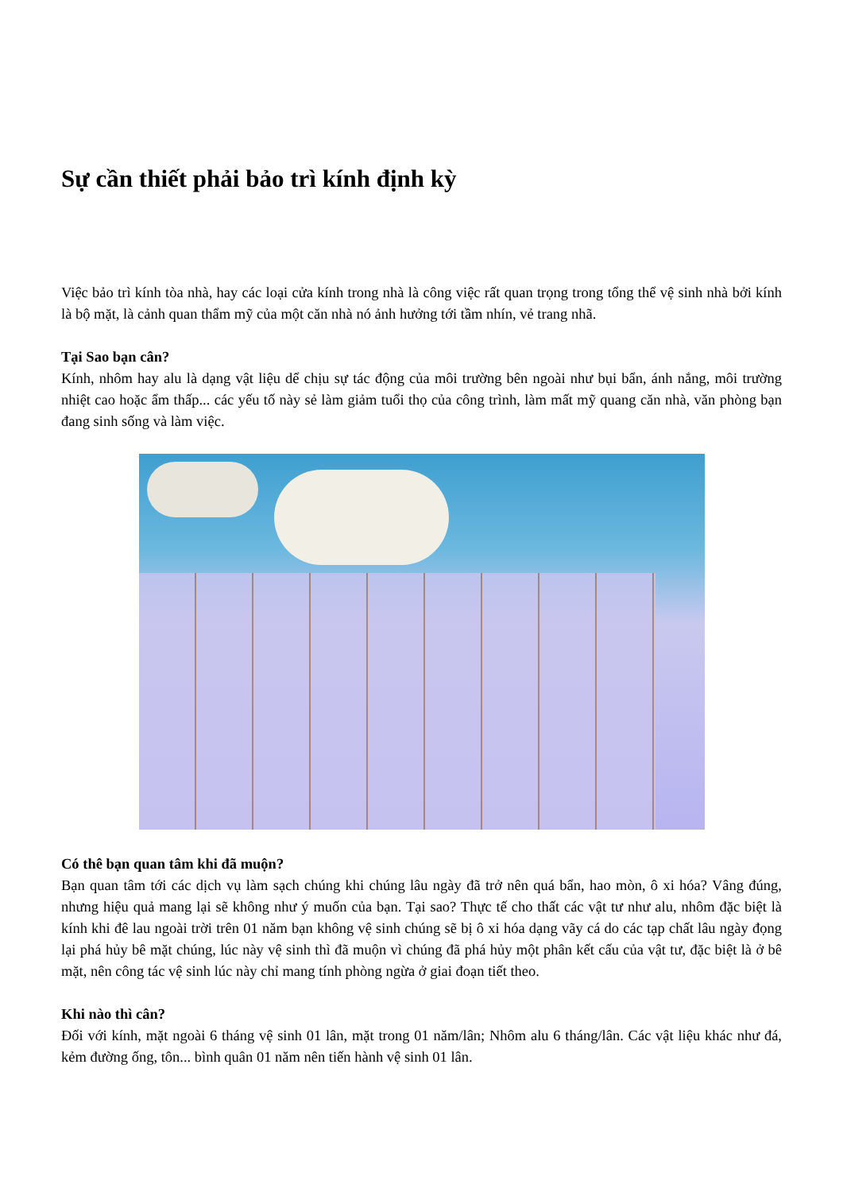Sự cần thiết phải bảo trì kính định kỳ
Việc bảo trì kính tòa nhà, hay các loại cửa kính trong nhà là công việc rất quan trọng trong tổng thể vệ sinh nhà bởi kính là bộ mặt, là cảnh quan thẩm mỹ của một căn nhà nó ảnh hưởng tới tầm nhín, vẻ trang nhã.
Tại Sao bạn cân?
Kính, nhôm hay alu là dạng vật liệu dể chịu sự tác động của môi trường bên ngoài như bụi bẩn, ánh nắng, môi trường nhiệt cao hoặc ẩm thấp... các yếu tố này sẻ làm giảm tuổi thọ của công trình, làm mất mỹ quang căn nhà, văn phòng bạn đang sinh sống và làm việc.
Có thê bạn quan tâm khi đã muộn?
Bạn quan tâm tới các dịch vụ làm sạch chúng khi chúng lâu ngày đã trở nên quá bẩn, hao mòn, ô xi hóa? Vâng đúng, nhưng hiệu quả mang lại sẽ không như ý muốn của bạn. Tại sao? Thực tế cho thất các vật tư như alu, nhôm đặc biệt là kính khi đê lau ngoài trời trên 01 năm bạn không vệ sinh chúng sẽ bị ô xi hóa dạng vãy cá do các tạp chất lâu ngày đọng lại phá hủy bê mặt chúng, lúc này vệ sinh thì đã muộn vì chúng đã phá hủy một phân kết cấu của vật tư, đặc biệt là ở bê mặt, nên công tác vệ sinh lúc này chỉ mang tính phòng ngừa ở giai đoạn tiết theo.
Khi nào thì cân?
Đối với kính, mặt ngoài 6 tháng vệ sinh 01 lân, mặt trong 01 năm/lân; Nhôm alu 6 tháng/lân. Các vật liệu khác như đá, kẻm đường ống, tôn... bình quân 01 năm nên tiến hành vệ sinh 01 lân.